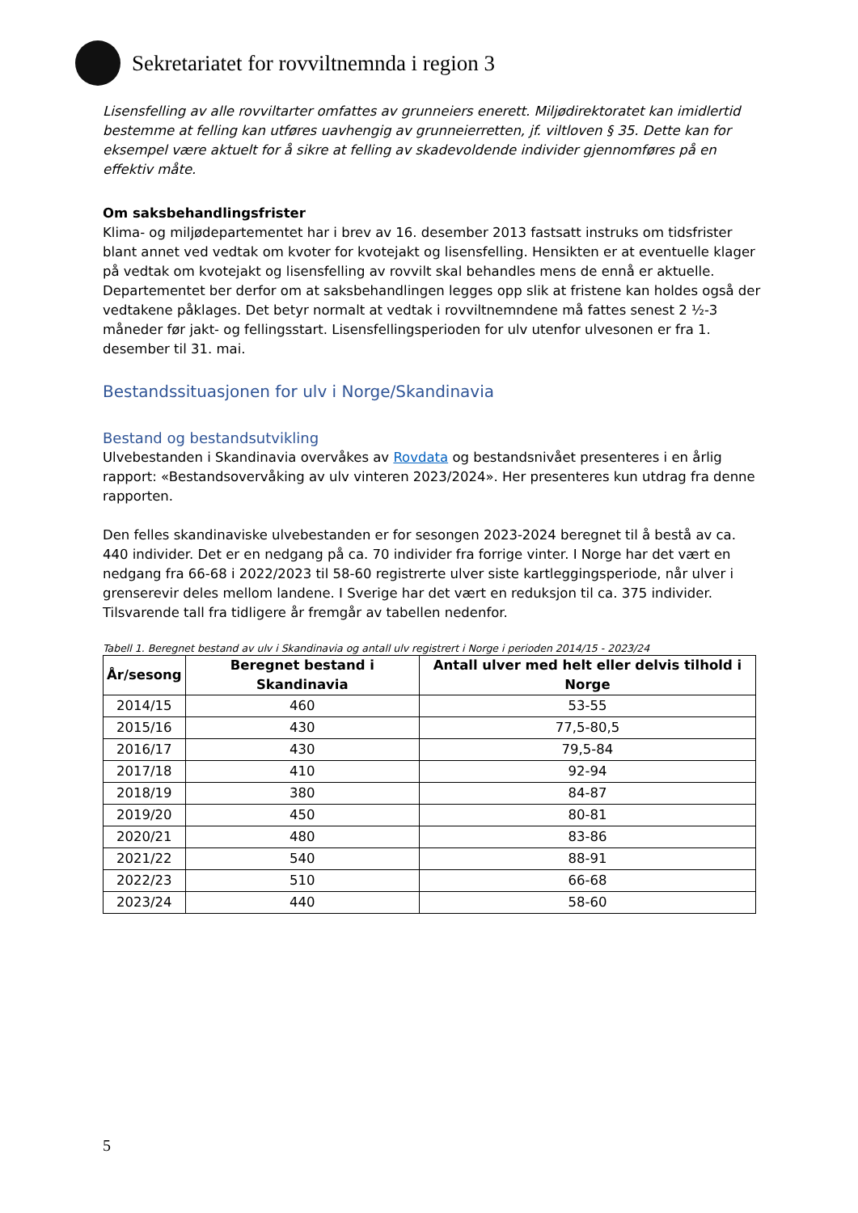Sekretariatet for rovviltnemnda i region 3
Lisensfelling av alle rovviltarter omfattes av grunneiers enerett. Miljødirektoratet kan imidlertid bestemme at felling kan utføres uavhengig av grunneierretten, jf. viltloven § 35. Dette kan for eksempel være aktuelt for å sikre at felling av skadevoldende individer gjennomføres på en effektiv måte.
Om saksbehandlingsfrister
Klima- og miljødepartementet har i brev av 16. desember 2013 fastsatt instruks om tidsfrister blant annet ved vedtak om kvoter for kvotejakt og lisensfelling. Hensikten er at eventuelle klager på vedtak om kvotejakt og lisensfelling av rovvilt skal behandles mens de ennå er aktuelle. Departementet ber derfor om at saksbehandlingen legges opp slik at fristene kan holdes også der vedtakene påklages. Det betyr normalt at vedtak i rovviltnemndene må fattes senest 2 ½-3 måneder før jakt- og fellingsstart. Lisensfellingsperioden for ulv utenfor ulvesonen er fra 1. desember til 31. mai.
Bestandssituasjonen for ulv i Norge/Skandinavia
Bestand og bestandsutvikling
Ulvebestanden i Skandinavia overvåkes av Rovdata og bestandsnivået presenteres i en årlig rapport: «Bestandsovervåking av ulv vinteren 2023/2024». Her presenteres kun utdrag fra denne rapporten.
Den felles skandinaviske ulvebestanden er for sesongen 2023-2024 beregnet til å bestå av ca. 440 individer. Det er en nedgang på ca. 70 individer fra forrige vinter. I Norge har det vært en nedgang fra 66-68 i 2022/2023 til 58-60 registrerte ulver siste kartleggingsperiode, når ulver i grenserevir deles mellom landene. I Sverige har det vært en reduksjon til ca. 375 individer. Tilsvarende tall fra tidligere år fremgår av tabellen nedenfor.
Tabell 1. Beregnet bestand av ulv i Skandinavia og antall ulv registrert i Norge i perioden 2014/15 - 2023/24
| År/sesong | Beregnet bestand i Skandinavia | Antall ulver med helt eller delvis tilhold i Norge |
| --- | --- | --- |
| 2014/15 | 460 | 53-55 |
| 2015/16 | 430 | 77,5-80,5 |
| 2016/17 | 430 | 79,5-84 |
| 2017/18 | 410 | 92-94 |
| 2018/19 | 380 | 84-87 |
| 2019/20 | 450 | 80-81 |
| 2020/21 | 480 | 83-86 |
| 2021/22 | 540 | 88-91 |
| 2022/23 | 510 | 66-68 |
| 2023/24 | 440 | 58-60 |
5